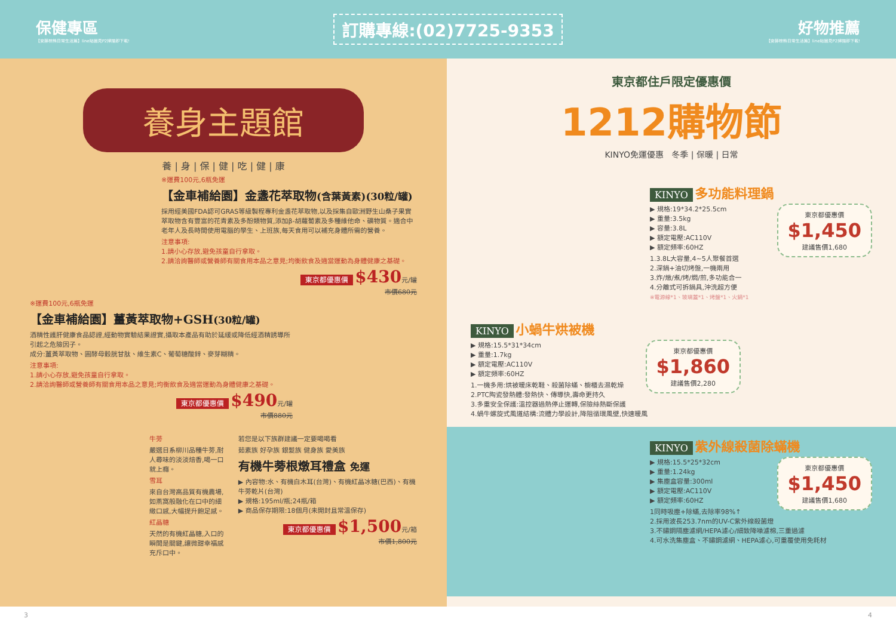保健專區
【安藤棕熊日常生活篇】line貼圖見P2掃描即下載!
訂購專線:(02)7725-9353
好物推薦
【安藤棕熊日常生活篇】line貼圖見P2掃描即下載!
養身主題館
養 | 身 | 保 | 健 | 吃 | 健 | 康
※運費100元,6瓶免運
【金車補給園】金盞花萃取物(含葉黃素)(30粒/罐)
採用經美國FDA認可GRAS等級製程專利金盞花萃取物,以及採集自歐洲野生山桑子果實萃取物含有豐富的花青素及多酚類物質,添加β-胡蘿蔔素及多種維他命、礦物質。適合中老年人及長時間使用電腦的學生、上班族,每天食用可以補充身體所需的營養。
注意事項:
1.請小心存放,避免孩童自行拿取。
2.請洽詢醫師或營養師有關食用本品之意見;均衡飲食及適當運動為身體健康之基礎。
東京都優惠價 $430元/罐
市價680元
※運費100元,6瓶免運
【金車補給園】薑黃萃取物+GSH(30粒/罐)
酒精性護肝健康食品認證,經動物實驗結果證實,攝取本產品有助於延緩或降低經酒精誘導所引起之危險因子。
成分:薑黃萃取物、圓酵母穀胱甘肽、維生素C、葡萄糖酸鋅、麥芽糊精。
注意事項:
1.請小心存放,避免孩童自行拿取。
2.請洽詢醫師或營養師有關食用本品之意見;均衡飲食及適當運動為身體健康之基礎。
東京都優惠價 $490元/罐
市價880元
牛蒡
嚴選日系柳川品種牛蒡,耐人尋味的淡淡焙香,喝一口就上癮。
雪耳
來自台灣高品質有機農場,如燕窩般融化在口中的細緻口感,大幅提升飽足感。
紅晶糖
天然的有機紅晶糖,入口的瞬間是關鍵,讓微甜幸福感充斥口中。
若您是以下族群建議一定要喝喝看
茹素族 好孕族 銀髮族 健身族 愛美族
有機牛蒡根燉耳禮盒 免運
▶ 內容物:水、有機白木耳(台灣)、有機紅晶冰糖(巴西)、有機牛蒡乾片(台灣)
▶ 規格:195ml/瓶;24瓶/箱
▶ 商品保存期限:18個月(未開封且常溫保存)
東京都優惠價 $1,500元/箱
市價1,800元
東京都住戶限定優惠價
1212購物節
KINYO免運優惠 冬季 | 保暖 | 日常
KINYO 多功能料理鍋
東京都優惠價
$1,450
建議售價1,680
▶ 規格:19*34.2*25.5cm
▶ 重量:3.5kg
▶ 容量:3.8L
▶ 額定電壓:AC110V
▶ 額定頻率:60HZ
1.3.8L大容量,4~5人聚餐首選
2.深鍋+油切烤盤,一機兩用
3.炸/燉/煮/烤/燜/煎,多功能合一
4.分離式可拆鍋具,沖洗超方便
※電源線*1、玻璃蓋*1、烤盤*1、火鍋*1
KINYO 小蝸牛烘被機
東京都優惠價
$1,860
建議售價2,280
▶ 規格:15.5*31*34cm
▶ 重量:1.7kg
▶ 額定電壓:AC110V
▶ 額定頻率:60HZ
1.一機多用:烘被暖床乾鞋、殺菌除蟎、櫥櫃去濕乾燥
2.PTC陶瓷發熱體:發熱快、傳導快,壽命更持久
3.多重安全保護:溫控器過熱停止運轉,保險絲熱斷保護
4.蝸牛螺旋式風道結構:流體力學設計,降阻循環風壁,快速暖風
KINYO 紫外線殺菌除蟎機
東京都優惠價
$1,450
建議售價1,680
▶ 規格:15.5*25*32cm
▶ 重量:1.24kg
▶ 集塵盒容量:300ml
▶ 額定電壓:AC110V
▶ 額定頻率:60HZ
1同時吸塵+除蟎,去除率98%↑
2.採用波長253.7nm的UV-C紫外線殺菌燈
3.不鏽鋼隔塵濾網/HEPA濾心/細致降噪濾棉,三重過濾
4.可水洗集塵盒、不鏽鋼濾網、HEPA濾心,可重覆使用免耗材
3 4